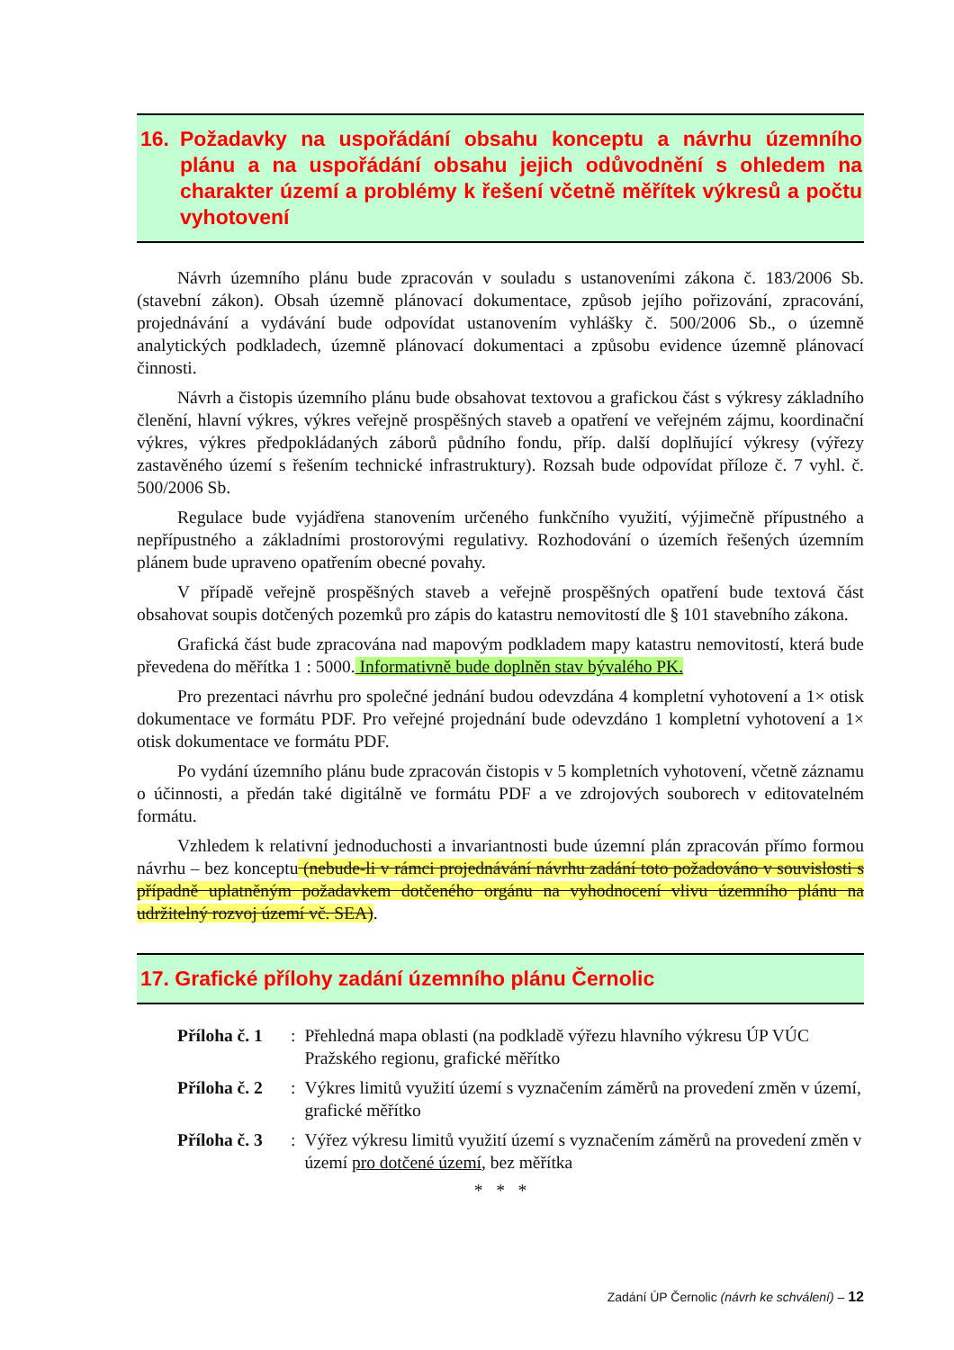16. Požadavky na uspořádání obsahu konceptu a návrhu územního plánu a na uspořádání obsahu jejich odůvodnění s ohledem na charakter území a problémy k řešení včetně měřítek výkresů a počtu vyhotovení
Návrh územního plánu bude zpracován v souladu s ustanoveními zákona č. 183/2006 Sb. (stavební zákon). Obsah územně plánovací dokumentace, způsob jejího pořizování, zpracování, projednávání a vydávání bude odpovídat ustanovením vyhlášky č. 500/2006 Sb., o územně analytických podkladech, územně plánovací dokumentaci a způsobu evidence územně plánovací činnosti.
Návrh a čistopis územního plánu bude obsahovat textovou a grafickou část s výkresy základního členění, hlavní výkres, výkres veřejně prospěšných staveb a opatření ve veřejném zájmu, koordinační výkres, výkres předpokládaných záborů půdního fondu, příp. další doplňující výkresy (výřezy zastavěného území s řešením technické infrastruktury). Rozsah bude odpovídat příloze č. 7 vyhl. č. 500/2006 Sb.
Regulace bude vyjádřena stanovením určeného funkčního využití, výjimečně přípustného a nepřípustného a základními prostorovými regulativy. Rozhodování o územích řešených územním plánem bude upraveno opatřením obecné povahy.
V případě veřejně prospěšných staveb a veřejně prospěšných opatření bude textová část obsahovat soupis dotčených pozemků pro zápis do katastru nemovitostí dle § 101 stavebního zákona.
Grafická část bude zpracována nad mapovým podkladem mapy katastru nemovitostí, která bude převedena do měřítka 1 : 5000. Informativně bude doplněn stav bývalého PK.
Pro prezentaci návrhu pro společné jednání budou odevzdána 4 kompletní vyhotovení a 1× otisk dokumentace ve formátu PDF. Pro veřejné projednání bude odevzdáno 1 kompletní vyhotovení a 1× otisk dokumentace ve formátu PDF.
Po vydání územního plánu bude zpracován čistopis v 5 kompletních vyhotovení, včetně záznamu o účinnosti, a předán také digitálně ve formátu PDF a ve zdrojových souborech v editovatelném formátu.
Vzhledem k relativní jednoduchosti a invariantnosti bude územní plán zpracován přímo formou návrhu – bez konceptu (nebude-li v rámci projednávání návrhu zadání toto požadováno v souvislosti s případně uplatněným požadavkem dotčeného orgánu na vyhodnocení vlivu územního plánu na udržitelný rozvoj území vč. SEA).
17. Grafické přílohy zadání územního plánu Černolic
Příloha č. 1: Přehledná mapa oblasti (na podkladě výřezu hlavního výkresu ÚP VÚC Pražského regionu, grafické měřítko
Příloha č. 2: Výkres limitů využití území s vyznačením záměrů na provedení změn v území, grafické měřítko
Příloha č. 3: Výřez výkresu limitů využití území s vyznačením záměrů na provedení změn v území pro dotčené území, bez měřítka
* * *
Zadání ÚP Černolic (návrh ke schválení) – 12